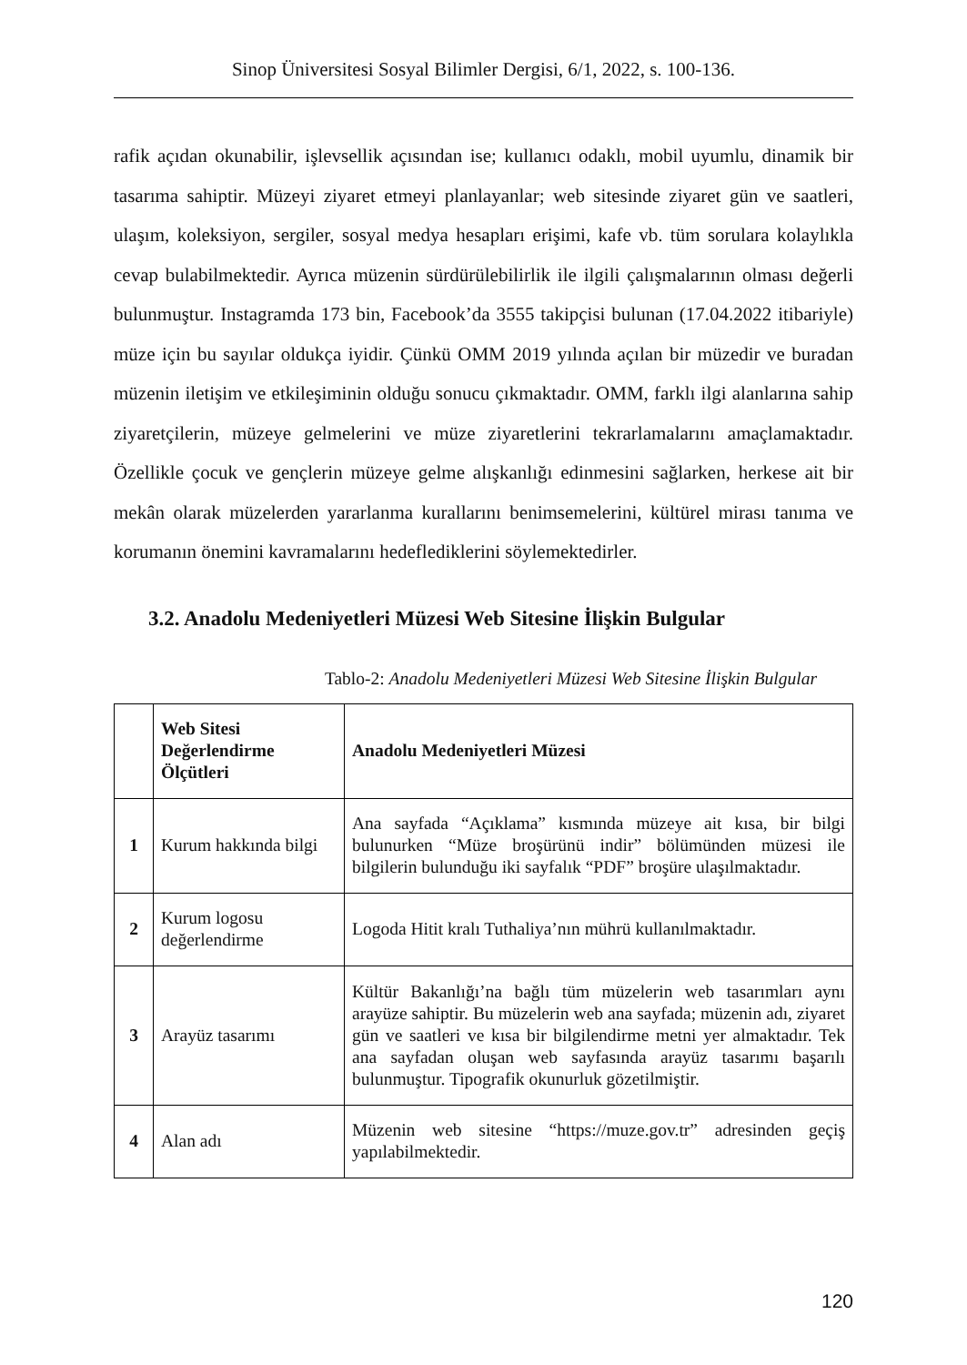Sinop Üniversitesi Sosyal Bilimler Dergisi, 6/1, 2022, s. 100-136.
rafik açıdan okunabilir, işlevsellik açısından ise; kullanıcı odaklı, mobil uyumlu, dinamik bir tasarıma sahiptir. Müzeyi ziyaret etmeyi planlayanlar; web sitesinde ziyaret gün ve saatleri, ulaşım, koleksiyon, sergiler, sosyal medya hesapları erişimi, kafe vb. tüm sorulara kolaylıkla cevap bulabilmektedir. Ayrıca müzenin sürdürülebilirlik ile ilgili çalışmalarının olması değerli bulunmuştur. Instagramda 173 bin, Facebook’da 3555 takipçisi bulunan (17.04.2022 itibariyle) müze için bu sayılar oldukça iyidir. Çünkü OMM 2019 yılında açılan bir müzedir ve buradan müzenin iletişim ve etkileşiminin olduğu sonucu çıkmaktadır. OMM, farklı ilgi alanlarına sahip ziyaretçilerin, müzeye gelmelerini ve müze ziyaretlerini tekrarlamalarını amaçlamaktadır. Özellikle çocuk ve gençlerin müzeye gelme alışkanlığı edinmesini sağlarken, herkese ait bir mekân olarak müzelerden yararlanma kurallarını benimsemelerini, kültürel mirası tanıma ve korumanın önemini kavramalarını hedeflediklerini söylemektedirler.
3.2. Anadolu Medeniyetleri Müzesi Web Sitesine İlişkin Bulgular
Tablo-2: Anadolu Medeniyetleri Müzesi Web Sitesine İlişkin Bulgular
| | Web Sitesi Değerlendirme Ölçütleri | Anadolu Medeniyetleri Müzesi |
| --- | --- | --- |
| 1 | Kurum hakkında bilgi | Ana sayfada “Açıklama” kısmında müzeye ait kısa, bir bilgi bulunurken “Müze broşürünü indir” bölümünden müzesi ile bilgilerin bulunduğu iki sayfalık “PDF” broşüre ulaşılmaktadır. |
| 2 | Kurum logosu değerlendirme | Logoda Hitit kralı Tuthaliya’nın mührü kullanılmaktadır. |
| 3 | Arayüz tasarımı | Kültür Bakanlığı’na bağlı tüm müzelerin web tasarımları aynı arayüze sahiptir. Bu müzelerin web ana sayfada; müzenin adı, ziyaret gün ve saatleri ve kısa bir bilgilendirme metni yer almaktadır. Tek ana sayfadan oluşan web sayfasında arayüz tasarımı başarılı bulunmuştur. Tipografik okunurluk gözetilmiştir. |
| 4 | Alan adı | Müzenin web sitesine “https://muze.gov.tr” adresinden geçiş yapılabilmektedir. |
120